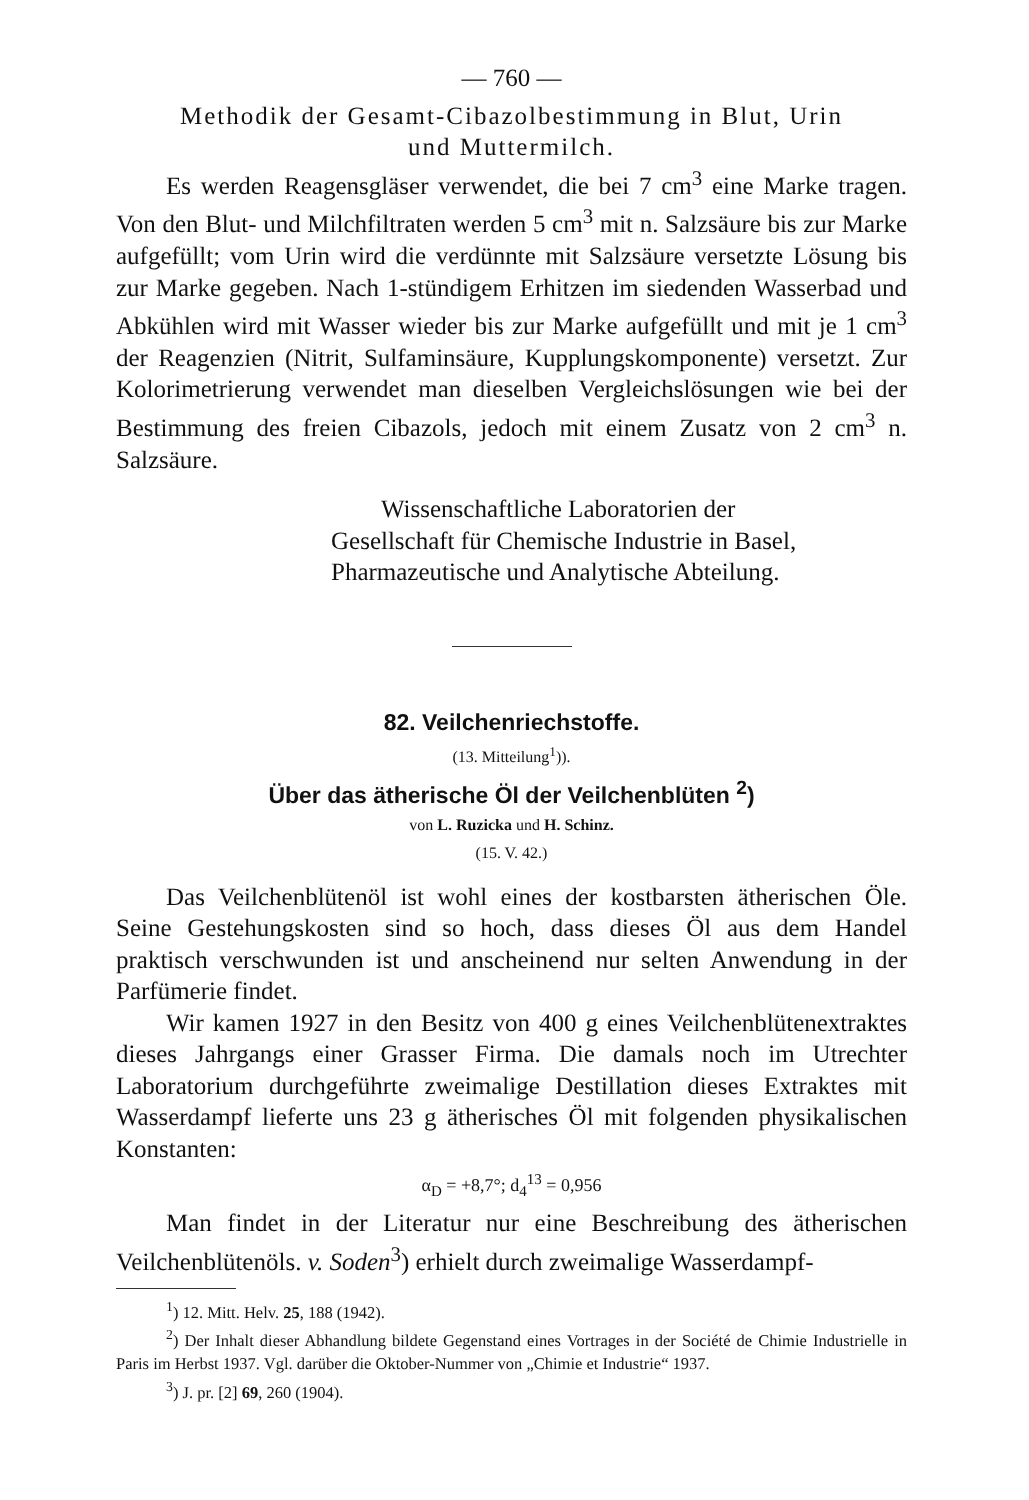— 760 —
Methodik der Gesamt-Cibazolbestimmung in Blut, Urin
und Muttermilch.
Es werden Reagensgläser verwendet, die bei 7 cm<sup>3</sup> eine Marke tragen. Von den Blut- und Milchfiltraten werden 5 cm<sup>3</sup> mit n. Salzsäure bis zur Marke aufgefüllt; vom Urin wird die verdünnte mit Salzsäure versetzte Lösung bis zur Marke gegeben. Nach 1-stündigem Erhitzen im siedenden Wasserbad und Abkühlen wird mit Wasser wieder bis zur Marke aufgefüllt und mit je 1 cm<sup>3</sup> der Reagenzien (Nitrit, Sulfaminsäure, Kupplungskomponente) versetzt. Zur Kolorimetrierung verwendet man dieselben Vergleichslösungen wie bei der Bestimmung des freien Cibazols, jedoch mit einem Zusatz von 2 cm<sup>3</sup> n. Salzsäure.
Wissenschaftliche Laboratorien der
Gesellschaft für Chemische Industrie in Basel,
Pharmazeutische und Analytische Abteilung.
82. Veilchenriechstoffe.
(13. Mitteilung<sup>1</sup>)).
Über das ätherische Öl der Veilchenblüten <sup>2</sup>)
von L. Ruzicka und H. Schinz.
(15. V. 42.)
Das Veilchenblütenöl ist wohl eines der kostbarsten ätherischen Öle. Seine Gestehungskosten sind so hoch, dass dieses Öl aus dem Handel praktisch verschwunden ist und anscheinend nur selten Anwendung in der Parfümerie findet.
Wir kamen 1927 in den Besitz von 400 g eines Veilchenblütenextraktes dieses Jahrgangs einer Grasser Firma. Die damals noch im Utrechter Laboratorium durchgeführte zweimalige Destillation dieses Extraktes mit Wasserdampf lieferte uns 23 g ätherisches Öl mit folgenden physikalischen Konstanten:
α<sub>D</sub> = +8,7°; d<sub>4</sub><sup>13</sup> = 0,956
Man findet in der Literatur nur eine Beschreibung des ätherischen Veilchenblütenöls. v. Soden<sup>3</sup>) erhielt durch zweimalige Wasserdampf-
<sup>1</sup>) 12. Mitt. Helv. 25, 188 (1942).
<sup>2</sup>) Der Inhalt dieser Abhandlung bildete Gegenstand eines Vortrages in der Société de Chimie Industrielle in Paris im Herbst 1937. Vgl. darüber die Oktober-Nummer von „Chimie et Industrie“ 1937.
<sup>3</sup>) J. pr. [2] 69, 260 (1904).